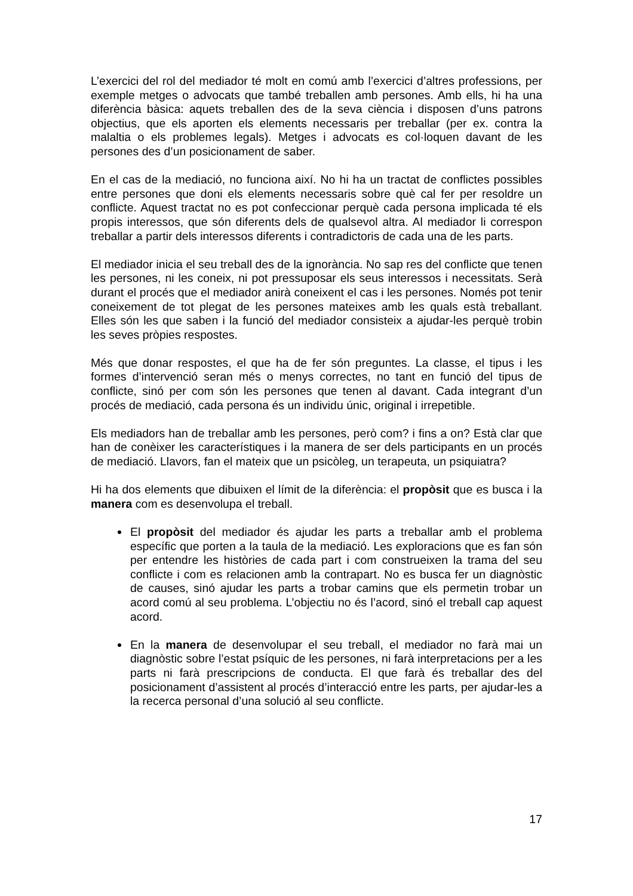L’exercici del rol del mediador té molt en comú amb l’exercici d’altres professions, per exemple metges o advocats que també treballen amb persones. Amb ells, hi ha una diferència bàsica: aquets treballen des de la seva ciència i disposen d’uns patrons objectius, que els aporten els elements necessaris per treballar (per ex. contra la malaltia o els problemes legals). Metges i advocats es col·loquen davant de les persones des d’un posicionament de saber.
En el cas de la mediació, no funciona així. No hi ha un tractat de conflictes possibles entre persones que doni els elements necessaris sobre què cal fer per resoldre un conflicte. Aquest tractat no es pot confeccionar perquè cada persona implicada té els propis interessos, que són diferents dels de qualsevol altra. Al mediador li correspon treballar a partir dels interessos diferents i contradictoris de cada una de les parts.
El mediador inicia el seu treball des de la ignorància. No sap res del conflicte que tenen les persones, ni les coneix, ni pot pressuposar els seus interessos i necessitats. Serà durant el procés que el mediador anirà coneixent el cas i les persones. Només pot tenir coneixement de tot plegat de les persones mateixes amb les quals està treballant. Elles són les que saben i la funció del mediador consisteix a ajudar-les perquè trobin les seves pròpies respostes.
Més que donar respostes, el que ha de fer són preguntes. La classe, el tipus i les formes d’intervenció seran més o menys correctes, no tant en funció del tipus de conflicte, sinó per com són les persones que tenen al davant. Cada integrant d’un procés de mediació, cada persona és un individu únic, original i irrepetible.
Els mediadors han de treballar amb les persones, però com? i fins a on? Està clar que han de conèixer les característiques i la manera de ser dels participants en un procés de mediació. Llavors, fan el mateix que un psicòleg, un terapeuta, un psiquiatra?
Hi ha dos elements que dibuixen el límit de la diferència: el propòsit que es busca i la manera com es desenvolupa el treball.
El propòsit del mediador és ajudar les parts a treballar amb el problema específic que porten a la taula de la mediació. Les exploracions que es fan són per entendre les històries de cada part i com construeixen la trama del seu conflicte i com es relacionen amb la contrapart. No es busca fer un diagnòstic de causes, sinó ajudar les parts a trobar camins que els permetin trobar un acord comú al seu problema. L’objectiu no és l’acord, sinó el treball cap aquest acord.
En la manera de desenvolupar el seu treball, el mediador no farà mai un diagnòstic sobre l’estat psíquic de les persones, ni farà interpretacions per a les parts ni farà prescripcions de conducta. El que farà és treballar des del posicionament d’assistent al procés d’interacció entre les parts, per ajudar-les a la recerca personal d’una solució al seu conflicte.
17